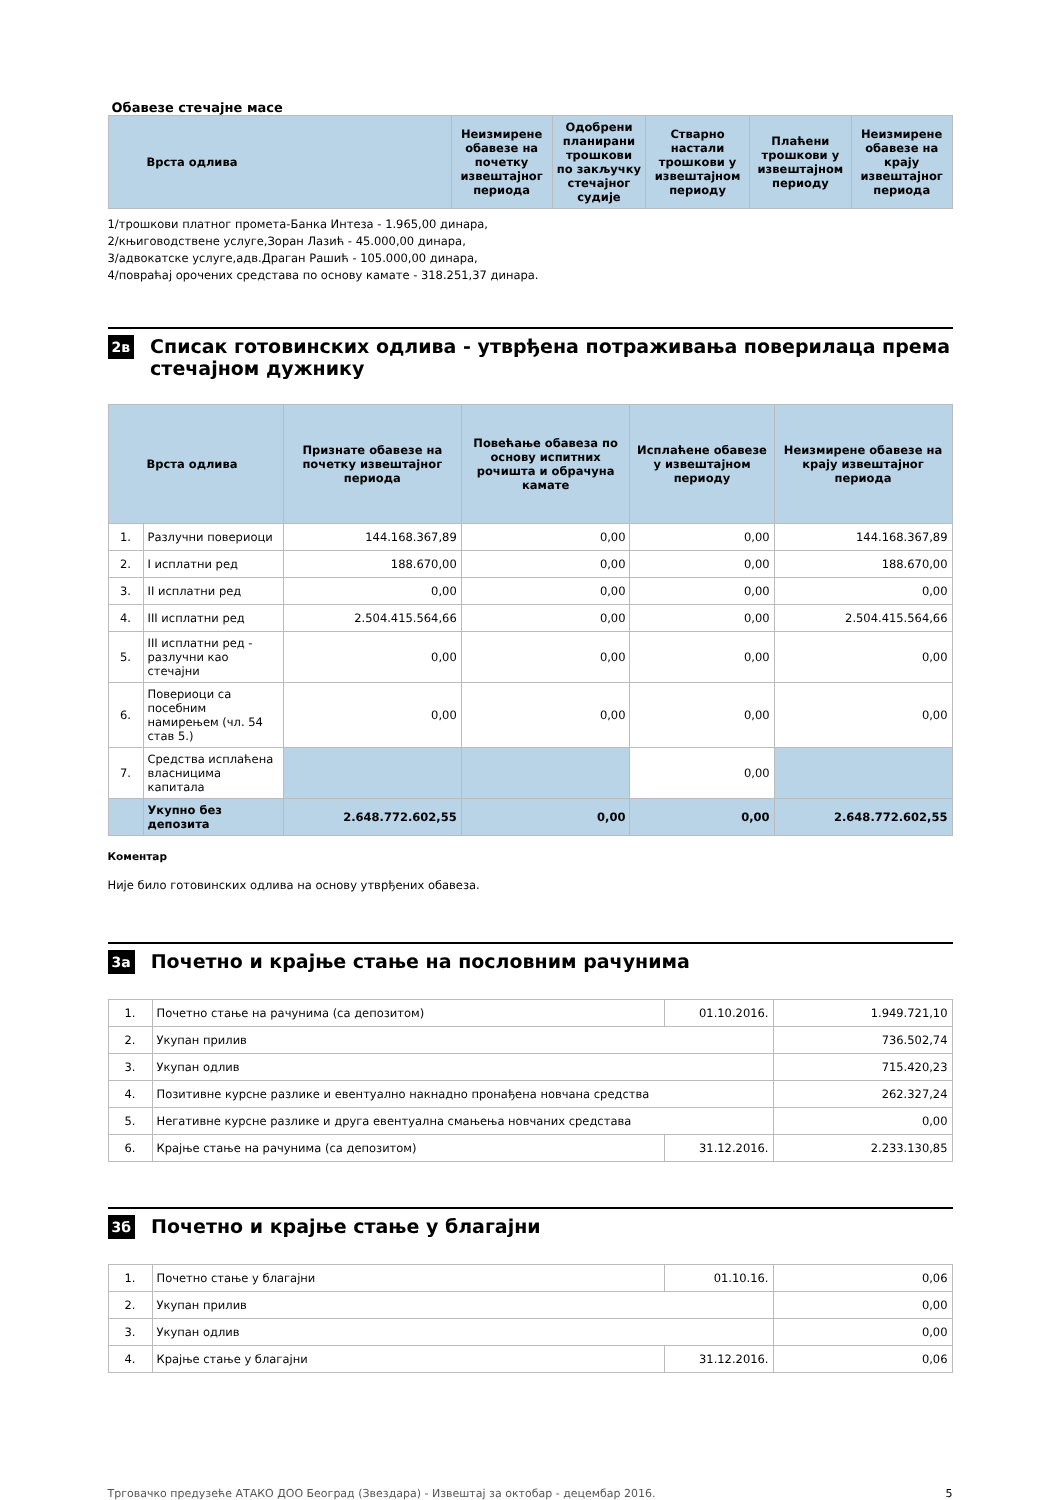Обавезе стечајне масе
| Врста одлива | Неизмирене обавезе на почетку извештајног периода | Одобрени планирани трошкови по закључку стечајног судије | Стварно настали трошкови у извештајном периоду | Плаћени трошкови у извештајном периоду | Неизмирене обавезе на крају извештајног периода |
| --- | --- | --- | --- | --- | --- |
1/трошкови платног промета-Банка Интеза - 1.965,00 динара,
2/књиговодствене услуге,Зоран Лазић - 45.000,00 динара,
3/адвокатске услуге,адв.Драган Рашић - 105.000,00 динара,
4/повраћај орочених средстава по основу камате - 318.251,37 динара.
2в
Списак готовинских одлива - утврђена потраживања поверилаца према стечајном дужнику
| Врста одлива | | Признате обавезе на почетку извештајног периода | Повећање обавеза по основу испитних рочишта и обрачуна камате | Исплаћене обавезе у извештајном периоду | Неизмирене обавезе на крају извештајног периода |
| --- | --- | --- | --- | --- | --- |
| 1. | Разлучни повериоци | 144.168.367,89 | 0,00 | 0,00 | 144.168.367,89 |
| 2. | I исплатни ред | 188.670,00 | 0,00 | 0,00 | 188.670,00 |
| 3. | II исплатни ред | 0,00 | 0,00 | 0,00 | 0,00 |
| 4. | III исплатни ред | 2.504.415.564,66 | 0,00 | 0,00 | 2.504.415.564,66 |
| 5. | III исплатни ред - разлучни као стечајни | 0,00 | 0,00 | 0,00 | 0,00 |
| 6. | Повериоци са посебним намирењем (чл. 54 став 5.) | 0,00 | 0,00 | 0,00 | 0,00 |
| 7. | Средства исплаћена власницима капитала | | | 0,00 | |
| | Укупно без депозита | 2.648.772.602,55 | 0,00 | 0,00 | 2.648.772.602,55 |
Коментар
Није било готовинских одлива на основу утврђених обавеза.
3а
Почетно и крајње стање на пословним рачунима
| 1. | Почетно стање на рачунима (са депозитом) | 01.10.2016. | 1.949.721,10 |
| 2. | Укупан прилив | | 736.502,74 |
| 3. | Укупан одлив | | 715.420,23 |
| 4. | Позитивне курсне разлике и евентуално накнадно пронађена новчана средства | | 262.327,24 |
| 5. | Негативне курсне разлике и друга евентуална смањења новчаних средстава | | 0,00 |
| 6. | Крајње стање на рачунима (са депозитом) | 31.12.2016. | 2.233.130,85 |
3б
Почетно и крајње стање у благајни
| 1. | Почетно стање у благајни | 01.10.16. | 0,06 |
| 2. | Укупан прилив | | 0,00 |
| 3. | Укупан одлив | | 0,00 |
| 4. | Крајње стање у благајни | 31.12.2016. | 0,06 |
Трговачко предузеће АТАКО ДОО Београд (Звездара) - Извештај за октобар - децембар 2016. 5